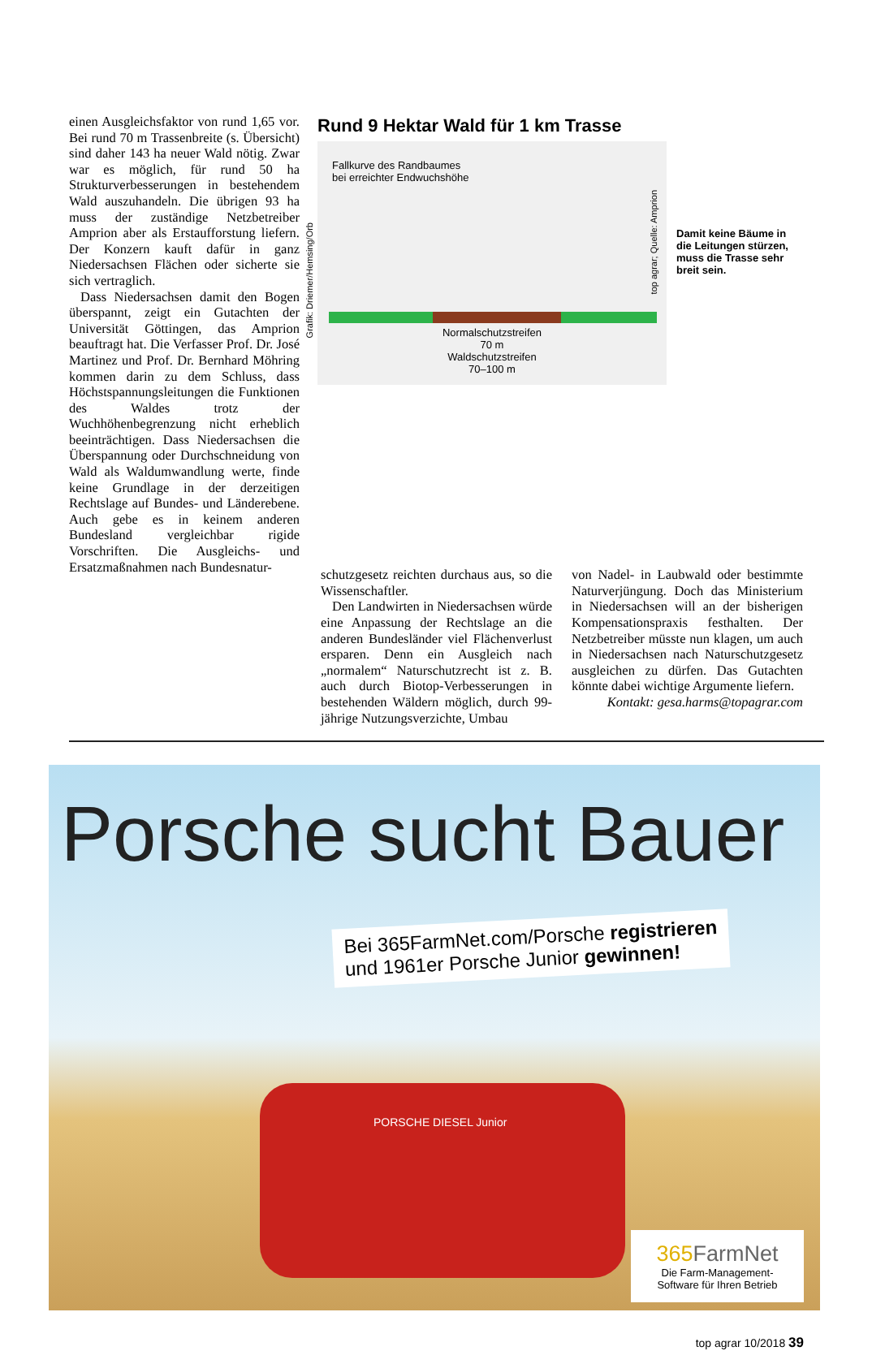einen Ausgleichsfaktor von rund 1,65 vor. Bei rund 70 m Trassenbreite (s. Übersicht) sind daher 143 ha neuer Wald nötig. Zwar war es möglich, für rund 50 ha Strukturverbesserungen in bestehendem Wald auszuhandeln. Die übrigen 93 ha muss der zuständige Netzbetreiber Amprion aber als Erstaufforstung liefern. Der Konzern kauft dafür in ganz Niedersachsen Flächen oder sicherte sie sich vertraglich.
Dass Niedersachsen damit den Bogen überspannt, zeigt ein Gutachten der Universität Göttingen, das Amprion beauftragt hat. Die Verfasser Prof. Dr. José Martinez und Prof. Dr. Bernhard Möhring kommen darin zu dem Schluss, dass Höchstspannungsleitungen die Funktionen des Waldes trotz der Wuchhöhenbegrenzung nicht erheblich beeinträchtigen. Dass Niedersachsen die Überspannung oder Durchschneidung von Wald als Waldumwandlung werte, finde keine Grundlage in der derzeitigen Rechtslage auf Bundes- und Länderebene. Auch gebe es in keinem anderen Bundesland vergleichbar rigide Vorschriften. Die Ausgleichs- und Ersatzmaßnahmen nach Bundesnatur-
Rund 9 Hektar Wald für 1 km Trasse
Fallkurve des Randbaumes
bei erreichter Endwuchshöhe
Normalschutzstreifen
70 m
Waldschutzstreifen
70–100 m
Grafik: Driemer/Hemsing/Orb
top agrar; Quelle: Amprion
Damit keine Bäume in die Leitungen stürzen, muss die Trasse sehr breit sein.
schutzgesetz reichten durchaus aus, so die Wissenschaftler.
Den Landwirten in Niedersachsen würde eine Anpassung der Rechtslage an die anderen Bundesländer viel Flächenverlust ersparen. Denn ein Ausgleich nach „normalem“ Naturschutzrecht ist z. B. auch durch Biotop-Verbesserungen in bestehenden Wäldern möglich, durch 99-jährige Nutzungsverzichte, Umbau
von Nadel- in Laubwald oder bestimmte Naturverjüngung. Doch das Ministerium in Niedersachsen will an der bisherigen Kompensationspraxis festhalten. Der Netzbetreiber müsste nun klagen, um auch in Niedersachsen nach Naturschutzgesetz ausgleichen zu dürfen. Das Gutachten könnte dabei wichtige Argumente liefern.
Kontakt: gesa.harms@topagrar.com
Porsche sucht Bauer
Bei 365FarmNet.com/Porsche registrieren
und 1961er Porsche Junior gewinnen!
PORSCHE DIESEL Junior
365 FarmNet
Die Farm-Management-
Software für Ihren Betrieb
top agrar 10/2018 39